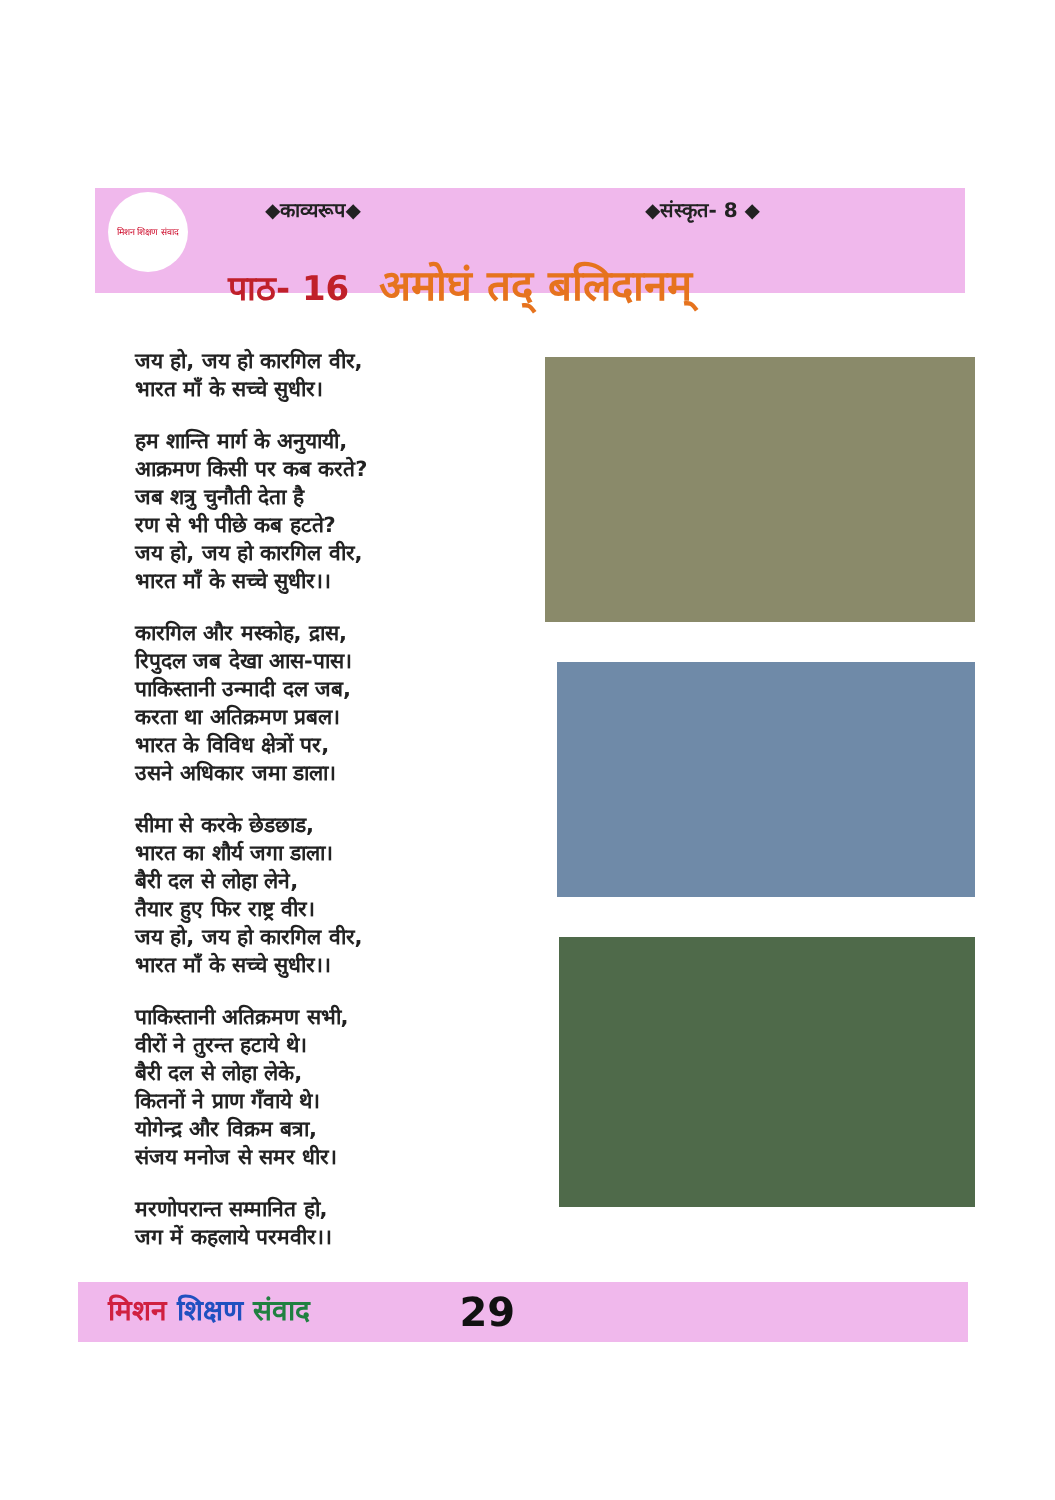मिशन शिक्षण संवाद
◆काव्यरूप◆ ◆संस्कृत- 8 ◆
पाठ- 16 अमोघं तद् बलिदानम्
जय हो, जय हो कारगिल वीर,
भारत माँ के सच्चे सुधीर।
हम शान्ति मार्ग के अनुयायी,
आक्रमण किसी पर कब करते?
जब शत्रु चुनौती देता है
रण से भी पीछे कब हटते?
जय हो, जय हो कारगिल वीर,
भारत माँ के सच्चे सुधीर।।
कारगिल और मस्कोह, द्रास,
रिपुदल जब देखा आस-पास।
पाकिस्तानी उन्मादी दल जब,
करता था अतिक्रमण प्रबल।
भारत के विविध क्षेत्रों पर,
उसने अधिकार जमा डाला।
सीमा से करके छेडछाड,
भारत का शौर्य जगा डाला।
बैरी दल से लोहा लेने,
तैयार हुए फिर राष्ट्र वीर।
जय हो, जय हो कारगिल वीर,
भारत माँ के सच्चे सुधीर।।
पाकिस्तानी अतिक्रमण सभी,
वीरों ने तुरन्त हटाये थे।
बैरी दल से लोहा लेके,
कितनों ने प्राण गँवाये थे।
योगेन्द्र और विक्रम बत्रा,
संजय मनोज से समर धीर।
मरणोपरान्त सम्मानित हो,
जग में कहलाये परमवीर।।
मिशन शिक्षण संवाद 29